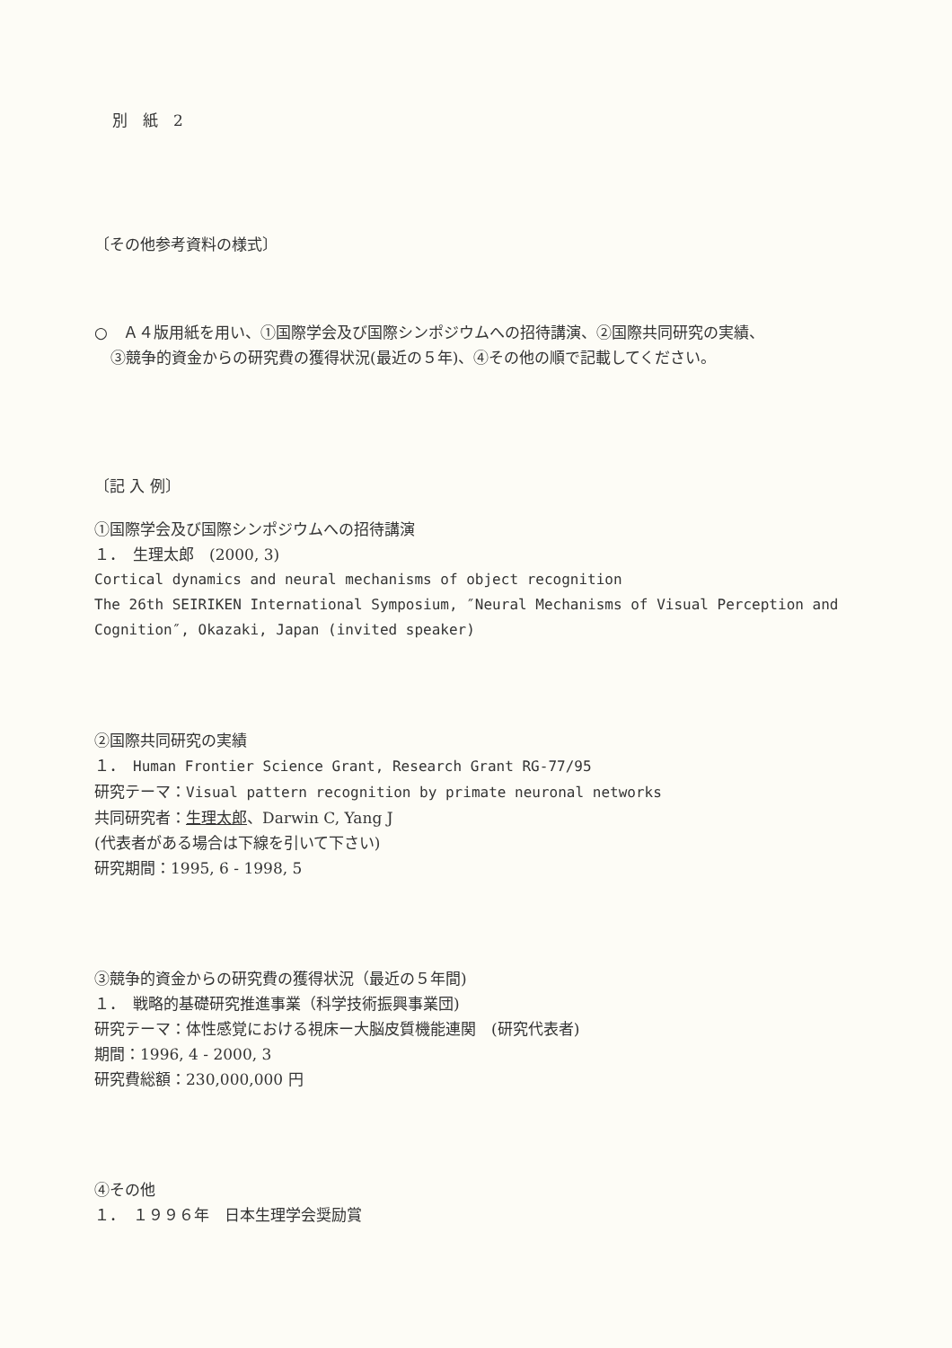別　紙　2
〔その他参考資料の様式〕
○　Ａ４版用紙を用い、①国際学会及び国際シンポジウムへの招待講演、②国際共同研究の実績、
③競争的資金からの研究費の獲得状況(最近の５年)、④その他の順で記載してください。
〔記 入 例〕
①国際学会及び国際シンポジウムへの招待講演
１．　生理太郎　(2000, 3)
Cortical dynamics and neural mechanisms of object recognition
The 26th SEIRIKEN International Symposium, ″Neural Mechanisms of Visual Perception and Cognition″, Okazaki, Japan (invited speaker)
②国際共同研究の実績
１．　Human Frontier Science Grant, Research Grant RG-77/95
研究テーマ：Visual pattern recognition by primate neuronal networks
共同研究者：生理太郎、Darwin C, Yang J
(代表者がある場合は下線を引いて下さい)
研究期間：1995, 6 - 1998, 5
③競争的資金からの研究費の獲得状況（最近の５年間)
１．　戦略的基礎研究推進事業（科学技術振興事業団)
研究テーマ：体性感覚における視床ー大脳皮質機能連関　(研究代表者)
期間：1996, 4 - 2000, 3
研究費総額：230,000,000 円
④その他
１．　１９９６年　日本生理学会奨励賞